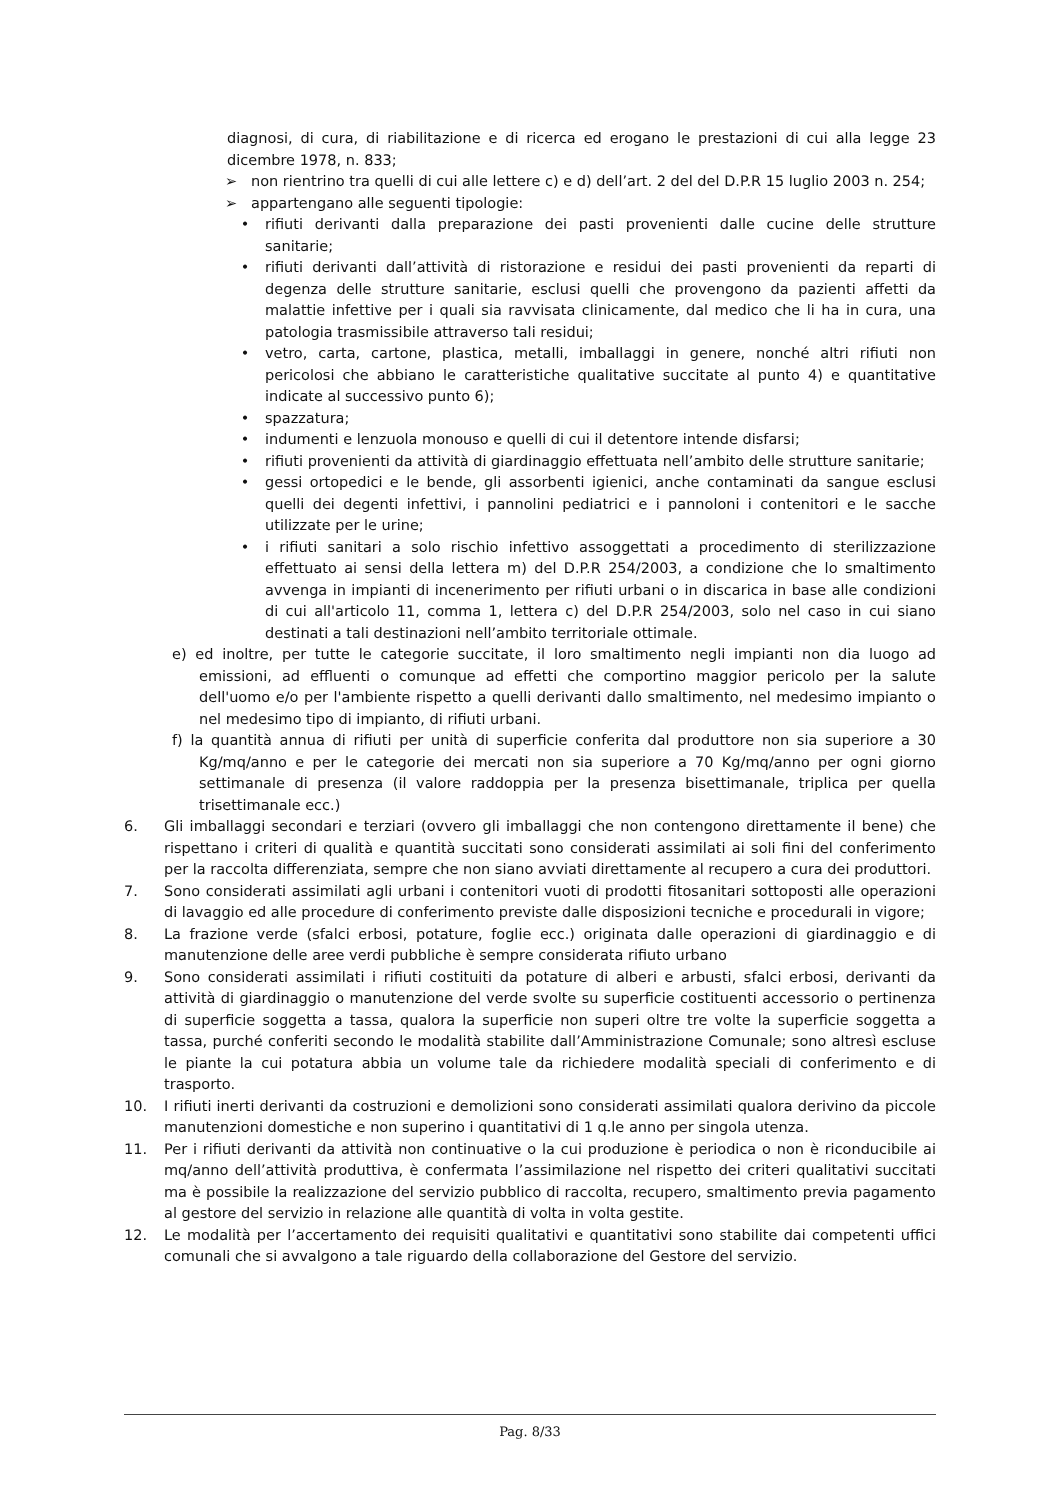diagnosi, di cura, di riabilitazione e di ricerca ed erogano le prestazioni di cui alla legge 23 dicembre 1978, n. 833;
➢ non rientrino tra quelli di cui alle lettere c) e d) dell’art. 2 del del D.P.R 15 luglio 2003 n. 254;
➢ appartengano alle seguenti tipologie:
• rifiuti derivanti dalla preparazione dei pasti provenienti dalle cucine delle strutture sanitarie;
• rifiuti derivanti dall’attività di ristorazione e residui dei pasti provenienti da reparti di degenza delle strutture sanitarie, esclusi quelli che provengono da pazienti affetti da malattie infettive per i quali sia ravvisata clinicamente, dal medico che li ha in cura, una patologia trasmissibile attraverso tali residui;
• vetro, carta, cartone, plastica, metalli, imballaggi in genere, nonché altri rifiuti non pericolosi che abbiano le caratteristiche qualitative succitate al punto 4) e quantitative indicate al successivo punto 6);
• spazzatura;
• indumenti e lenzuola monouso e quelli di cui il detentore intende disfarsi;
• rifiuti provenienti da attività di giardinaggio effettuata nell’ambito delle strutture sanitarie;
• gessi ortopedici e le bende, gli assorbenti igienici, anche contaminati da sangue esclusi quelli dei degenti infettivi, i pannolini pediatrici e i pannoloni i contenitori e le sacche utilizzate per le urine;
• i rifiuti sanitari a solo rischio infettivo assoggettati a procedimento di sterilizzazione effettuato ai sensi della lettera m) del D.P.R 254/2003, a condizione che lo smaltimento avvenga in impianti di incenerimento per rifiuti urbani o in discarica in base alle condizioni di cui all'articolo 11, comma 1, lettera c) del D.P.R 254/2003, solo nel caso in cui siano destinati a tali destinazioni nell’ambito territoriale ottimale.
e) ed inoltre, per tutte le categorie succitate, il loro smaltimento negli impianti non dia luogo ad emissioni, ad effluenti o comunque ad effetti che comportino maggior pericolo per la salute dell'uomo e/o per l'ambiente rispetto a quelli derivanti dallo smaltimento, nel medesimo impianto o nel medesimo tipo di impianto, di rifiuti urbani.
f) la quantità annua di rifiuti per unità di superficie conferita dal produttore non sia superiore a 30 Kg/mq/anno e per le categorie dei mercati non sia superiore a 70 Kg/mq/anno per ogni giorno settimanale di presenza (il valore raddoppia per la presenza bisettimanale, triplica per quella trisettimanale ecc.)
6. Gli imballaggi secondari e terziari (ovvero gli imballaggi che non contengono direttamente il bene) che rispettano i criteri di qualità e quantità succitati sono considerati assimilati ai soli fini del conferimento per la raccolta differenziata, sempre che non siano avviati direttamente al recupero a cura dei produttori.
7. Sono considerati assimilati agli urbani i contenitori vuoti di prodotti fitosanitari sottoposti alle operazioni di lavaggio ed alle procedure di conferimento previste dalle disposizioni tecniche e procedurali in vigore;
8. La frazione verde (sfalci erbosi, potature, foglie ecc.) originata dalle operazioni di giardinaggio e di manutenzione delle aree verdi pubbliche è sempre considerata rifiuto urbano
9. Sono considerati assimilati i rifiuti costituiti da potature di alberi e arbusti, sfalci erbosi, derivanti da attività di giardinaggio o manutenzione del verde svolte su superficie costituenti accessorio o pertinenza di superficie soggetta a tassa, qualora la superficie non superi oltre tre volte la superficie soggetta a tassa, purché conferiti secondo le modalità stabilite dall’Amministrazione Comunale; sono altresì escluse le piante la cui potatura abbia un volume tale da richiedere modalità speciali di conferimento e di trasporto.
10. I rifiuti inerti derivanti da costruzioni e demolizioni sono considerati assimilati qualora derivino da piccole manutenzioni domestiche e non superino i quantitativi di 1 q.le anno per singola utenza.
11. Per i rifiuti derivanti da attività non continuative o la cui produzione è periodica o non è riconducibile ai mq/anno dell’attività produttiva, è confermata l’assimilazione nel rispetto dei criteri qualitativi succitati ma è possibile la realizzazione del servizio pubblico di raccolta, recupero, smaltimento previa pagamento al gestore del servizio in relazione alle quantità di volta in volta gestite.
12. Le modalità per l’accertamento dei requisiti qualitativi e quantitativi sono stabilite dai competenti uffici comunali che si avvalgono a tale riguardo della collaborazione del Gestore del servizio.
Pag. 8/33